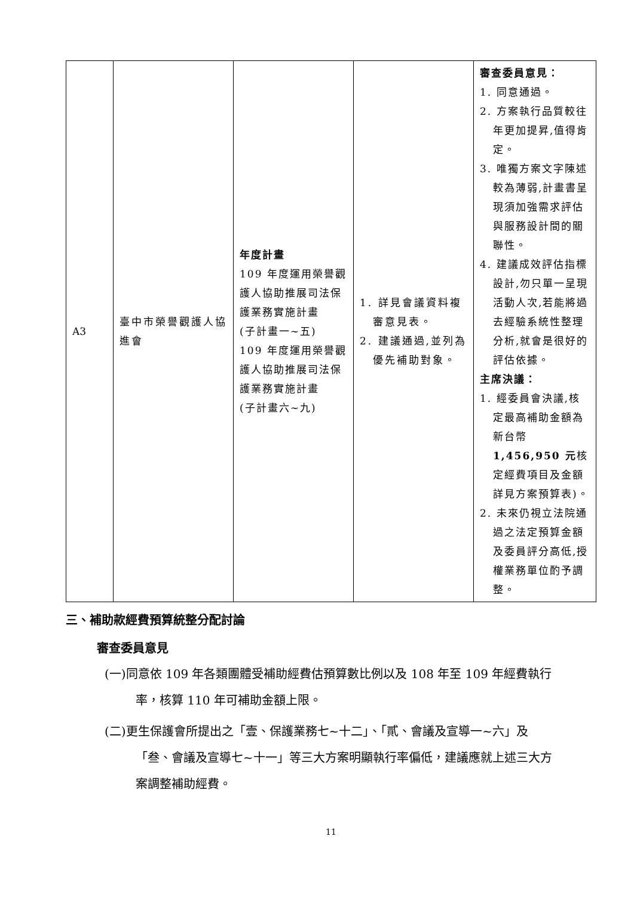| A3 | 臺中市榮譽觀護人協進會 | 年度計畫 109 年度運用榮譽觀護人協助推展司法保護業務實施計畫 (子計畫一~五) 109 年度運用榮譽觀護人協助推展司法保護業務實施計畫 (子計畫六~九) | 1. 詳見會議資料複審意見表。 2. 建議通過,並列為優先補助對象。 | 審查委員意見： 1. 同意通過。 2. 方案執行品質較往年更加提昇,值得肯定。 3. 唯獨方案文字陳述較為薄弱,計畫書呈現須加強需求評估與服務設計間的關聯性。 4. 建議成效評估指標設計,勿只單一呈現活動人次,若能將過去經驗系統性整理分析,就會是很好的評估依據。 主席決議： 1. 經委員會決議,核定最高補助金額為新台幣 1,456,950 元 核定經費項目及金額詳見方案預算表)。 2. 未來仍視立法院通過之法定預算金額及委員評分高低,授權業務單位酌予調整。 |
三、補助款經費預算統整分配討論
審查委員意見
(一)同意依 109 年各類團體受補助經費估預算數比例以及 108 年至 109 年經費執行率，核算 110 年可補助金額上限。
(二)更生保護會所提出之「壹、保護業務七~十二」、「貳、會議及宣導一~六」及「叁、會議及宣導七~十一」等三大方案明顯執行率偏低，建議應就上述三大方案調整補助經費。
11